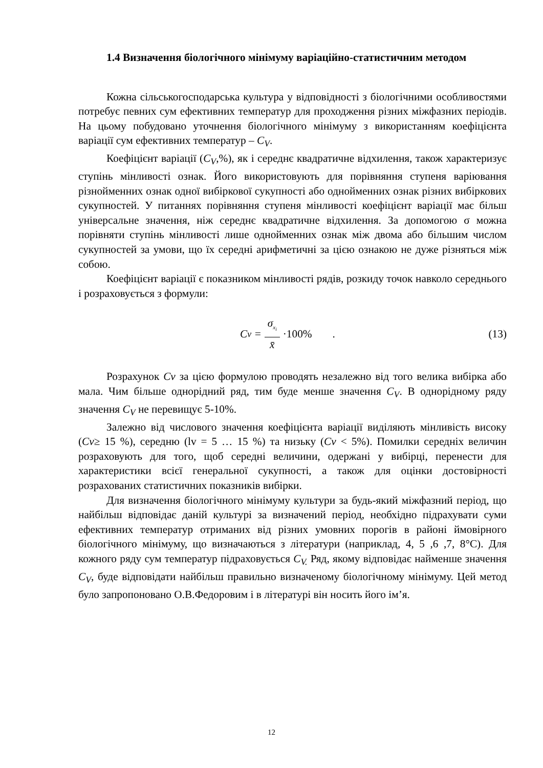1.4 Визначення біологічного мінімуму варіаційно-статистичним методом
Кожна сільськогосподарська культура у відповідності з біологічними особливостями потребує певних сум ефективних температур для проходження різних міжфазних періодів. На цьому побудовано уточнення біологічного мінімуму з використанням коефіцієнта варіації сум ефективних температур – C<sub>V</sub>.
Коефіцієнт варіації (C<sub>V</sub>,%), як і середнє квадратичне відхилення, також характеризує ступінь мінливості ознак. Його використовують для порівняння ступеня варіювання різнойменних ознак одної вибіркової сукупності або однойменних ознак різних вибіркових сукупностей. У питаннях порівняння ступеня мінливості коефіцієнт варіації має більш універсальне значення, ніж середнє квадратичне відхилення. За допомогою σ можна порівняти ступінь мінливості лише однойменних ознак між двома або більшим числом сукупностей за умови, що їх середні арифметичні за цією ознакою не дуже різняться між собою.
Коефіцієнт варіації є показником мінливості рядів, розкиду точок навколо середнього і розраховується з формули:
C<sub>v</sub> = σ<sub>x<sub>i</sub></sub> x̄ ·100%. (13)
Розрахунок Cv за цією формулою проводять незалежно від того велика вибірка або мала. Чим більше однорідний ряд, тим буде менше значення C<sub>V</sub>. В однорідному ряду значення C<sub>V</sub> не перевищує 5-10%.
Залежно від числового значення коефіцієнта варіації виділяють мінливість високу (Cv≥ 15 %), середню (lv = 5 … 15 %) та низьку (Cv < 5%). Помилки середніх величин розраховують для того, щоб середні величини, одержані у вибірці, перенести для характеристики всієї генеральної сукупності, а також для оцінки достовірності розрахованих статистичних показників вибірки.
Для визначення біологічного мінімуму культури за будь-який міжфазний період, що найбільш відповідає даній культурі за визначений період, необхідно підрахувати суми ефективних температур отриманих від різних умовних порогів в районі ймовірного біологічного мінімуму, що визначаються з літератури (наприклад, 4, 5 ,6 ,7, 8°С). Для кожного ряду сум температур підраховується C<sub>V.</sub> Ряд, якому відповідає найменше значення C<sub>V</sub>, буде відповідати найбільш правильно визначеному біологічному мінімуму. Цей метод було запропоновано О.В.Федоровим і в літературі він носить його ім’я.
12